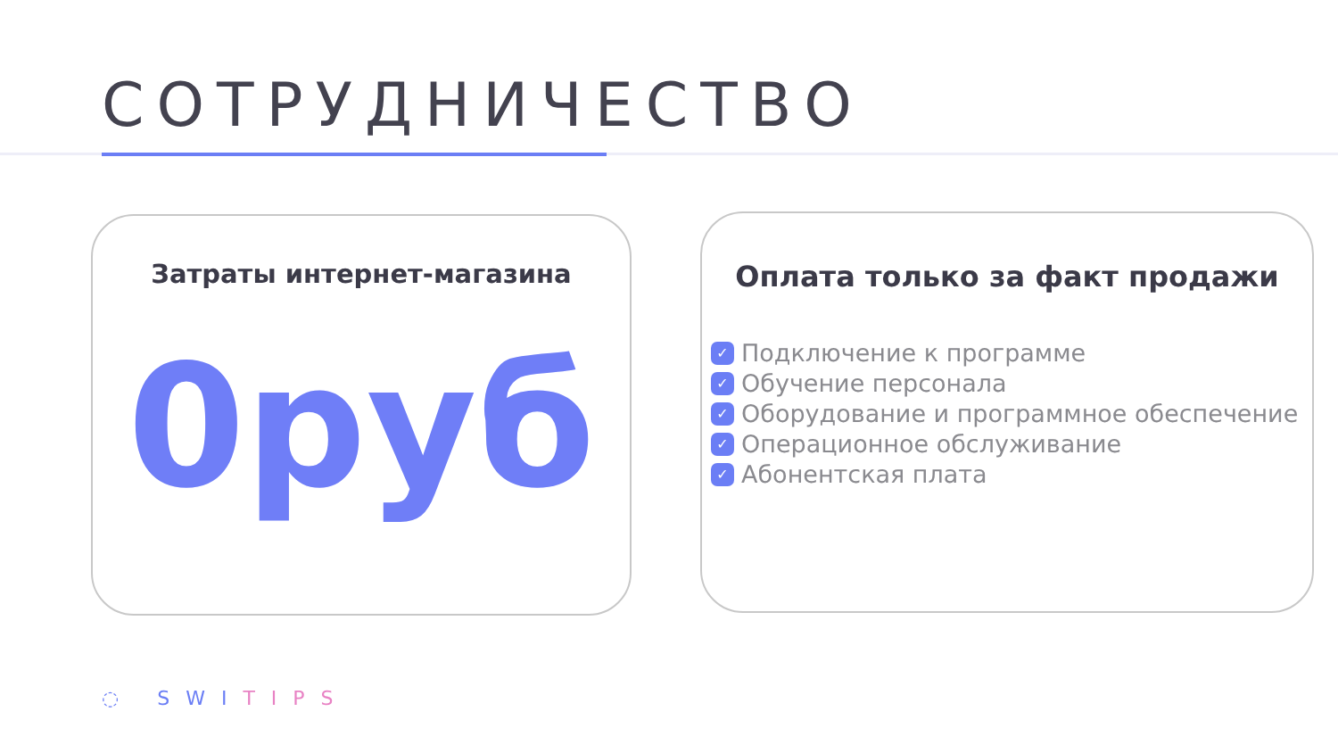СОТРУДНИЧЕСТВО
Затраты интернет-магазина
0руб
Оплата только за факт продажи
✓ Подключение к программе
✓ Обучение персонала
✓ Оборудование и программное обеспечение
✓ Операционное обслуживание
✓ Абонентская плата
◌ SWITIPS